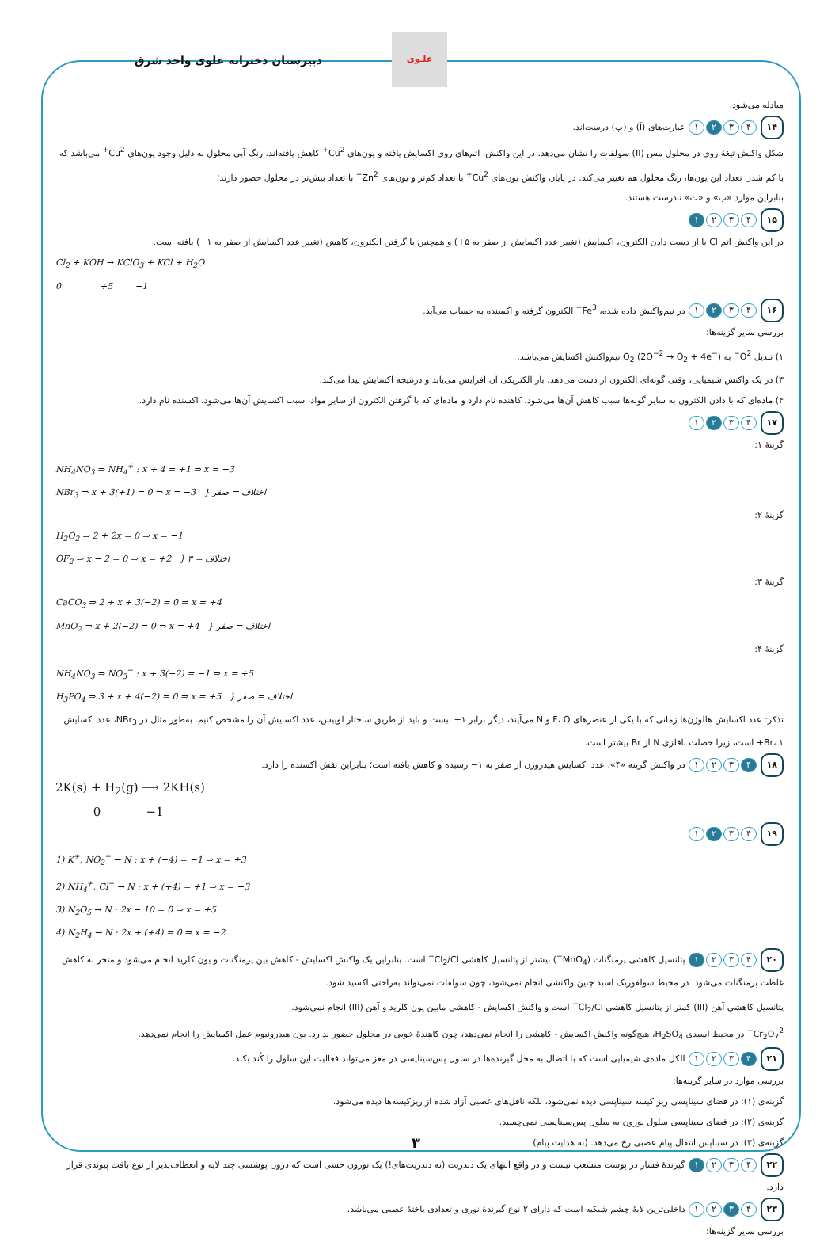دبیرستان دخترانه علوی واحد شرق
علـوی
مبادله می‌شود.
۱۴ ۴ ۳ ۲ ۱ عبارت‌های (آ) و (پ) درست‌اند.
شکل واکنش تیغهٔ روی در محلول مس (II) سولفات را نشان می‌دهد. در این واکنش، اتم‌های روی اکسایش یافته و یون‌های Cu<sup>2+</sup> کاهش یافته‌اند. رنگ آبی محلول به دلیل وجود یون‌های Cu<sup>2+</sup> می‌باشد که با کم شدن تعداد این یون‌ها، رنگ محلول هم تغییر می‌کند. در پایان واکنش یون‌های Cu<sup>2+</sup> با تعداد کم‌تر و یون‌های Zn<sup>2+</sup> با تعداد بیش‌تر در محلول حضور دارند؛
بنابراین موارد «ب» و «ت» نادرست هستند.
۱۵ ۴ ۳ ۲ ۱
در این واکنش اتم Cl با از دست دادن الکترون، اکسایش (تغییر عدد اکسایش از صفر به ۵+) و همچنین با گرفتن الکترون، کاهش (تغییر عدد اکسایش از صفر به ۱−) یافته است.
Cl<sub>2</sub> + KOH → KClO<sub>3</sub> + KCl + H<sub>2</sub>O
0 +5 −1
۱۶ ۴ ۳ ۲ ۱ در نیم‌واکنش داده شده، Fe<sup>3+</sup> الکترون گرفته و اکسنده به حساب می‌آید.
بررسی سایر گزینه‌ها:
۱) تبدیل O<sup>2−</sup> به O<sub>2</sub> (2O<sup>−2</sup> → O<sub>2</sub> + 4e<sup>−</sup>) نیم‌واکنش اکسایش می‌باشد.
۳) در یک واکنش شیمیایی، وقتی گونه‌ای الکترون از دست می‌دهد، بار الکتریکی آن افزایش می‌یابد و درنتیجه اکسایش پیدا می‌کند.
۴) ماده‌ای که با دادن الکترون به سایر گونه‌ها سبب کاهش آن‌ها می‌شود، کاهنده نام دارد و ماده‌ای که با گرفتن الکترون از سایر مواد، سبب اکسایش آن‌ها می‌شود، اکسنده نام دارد.
۱۷ ۴ ۳ ۲ ۱
گزینهٔ ۱:
NH<sub>4</sub>NO<sub>3</sub> ⇒ NH<sub>4</sub><sup>+</sup> : x + 4 = +1 ⇒ x = −3
NBr<sub>3</sub> ⇒ x + 3(+1) = 0 ⇒ x = −3 } اختلاف = صفر
گزینهٔ ۲:
H<sub>2</sub>O<sub>2</sub> ⇒ 2 + 2x = 0 ⇒ x = −1
OF<sub>2</sub> ⇒ x − 2 = 0 ⇒ x = +2 } اختلاف = ۳
گزینهٔ ۳:
CaCO<sub>3</sub> ⇒ 2 + x + 3(−2) = 0 ⇒ x = +4
MnO<sub>2</sub> ⇒ x + 2(−2) = 0 ⇒ x = +4 } اختلاف = صفر
گزینهٔ ۴:
NH<sub>4</sub>NO<sub>3</sub> ⇒ NO<sub>3</sub><sup>−</sup> : x + 3(−2) = −1 ⇒ x = +5
H<sub>3</sub>PO<sub>4</sub> ⇒ 3 + x + 4(−2) = 0 ⇒ x = +5 } اختلاف = صفر
تذکر: عدد اکسایش هالوژن‌ها زمانی که با یکی از عنصرهای F، O و N می‌آیند، دیگر برابر ۱− نیست و باید از طریق ساختار لوییس، عدد اکسایش آن را مشخص کنیم. به‌طور مثال در NBr<sub>3</sub>، عدد اکسایش Br، ۱+ است، زیرا خصلت نافلزی N از Br بیشتر است.
۱۸ ۴ ۳ ۲ ۱ در واکنش گزینه «۴»، عدد اکسایش هیدروژن از صفر به ۱− رسیده و کاهش یافته است؛ بنابراین نقش اکسنده را دارد.
2K(s) + H<sub>2</sub>(g) ⟶ 2KH(s)
0 −1
۱۹ ۴ ۳ ۲ ۱
1) K<sup>+</sup>, NO<sub>2</sub><sup>−</sup> → N : x + (−4) = −1 ⇒ x = +3
2) NH<sub>4</sub><sup>+</sup>, Cl<sup>−</sup> → N : x + (+4) = +1 ⇒ x = −3
3) N<sub>2</sub>O<sub>5</sub> → N : 2x − 10 = 0 ⇒ x = +5
4) N<sub>2</sub>H<sub>4</sub> → N : 2x + (+4) = 0 ⇒ x = −2
۲۰ ۴ ۳ ۲ ۱ پتانسیل کاهشی پرمنگنات (MnO<sub>4</sub><sup>−</sup>) بیشتر از پتانسیل کاهشی Cl<sub>2</sub>/Cl<sup>−</sup> است. بنابراین یک واکنش اکسایش - کاهش بین پرمنگنات و یون کلرید انجام می‌شود و منجر به کاهش غلظت پرمنگنات می‌شود. در محیط سولفوریک اسید چنین واکنشی انجام نمی‌شود، چون سولفات نمی‌تواند به‌راحتی اکسید شود.
پتانسیل کاهشی آهن (III) کمتر از پتانسیل کاهشی Cl<sub>2</sub>/Cl<sup>−</sup> است و واکنش اکسایش - کاهشی مابین یون کلرید و آهن (III) انجام نمی‌شود.
Cr<sub>2</sub>O<sub>7</sub><sup>2−</sup> در محیط اسیدی H<sub>2</sub>SO<sub>4</sub>، هیچ‌گونه واکنش اکسایش - کاهشی را انجام نمی‌دهد، چون کاهندهٔ خوبی در محلول حضور ندارد. یون هیدرونیوم عمل اکسایش را انجام نمی‌دهد.
۲۱ ۴ ۳ ۲ ۱ الکل ماده‌ی شیمیایی است که با اتصال به محل گیرنده‌ها در سلول پس‌سیناپسی در مغز می‌تواند فعالیت این سلول را کُند بکند.
بررسی موارد در سایر گزینه‌ها:
گزینه‌ی (۱): در فضای سیناپسی ریز کیسه سیناپسی دیده نمی‌شود، بلکه ناقل‌های عصبی آزاد شده از ریزکیسه‌ها دیده می‌شود.
گزینه‌ی (۲): در فضای سیناپسی سلول نورون به سلول پس‌سیناپسی نمی‌چسبد.
گزینه‌ی (۳): در سیناپس انتقال پیام عصبی رخ می‌دهد. (نه هدایت پیام)
۲۲ ۴ ۳ ۲ ۱ گیرندهٔ فشار در پوست منشعب نیست و در واقع انتهای یک دندریت (نه دندریت‌های!) یک نورون حسی است که درون پوششی چند لایه و انعطاف‌پذیر از نوع بافت پیوندی قرار دارد.
۲۳ ۴ ۳ ۲ ۱ داخلی‌ترین لایهٔ چشم شبکیه است که دارای ۲ نوع گیرندهٔ نوری و تعدادی یاختهٔ عصبی می‌باشد.
بررسی سایر گزینه‌ها:
۳